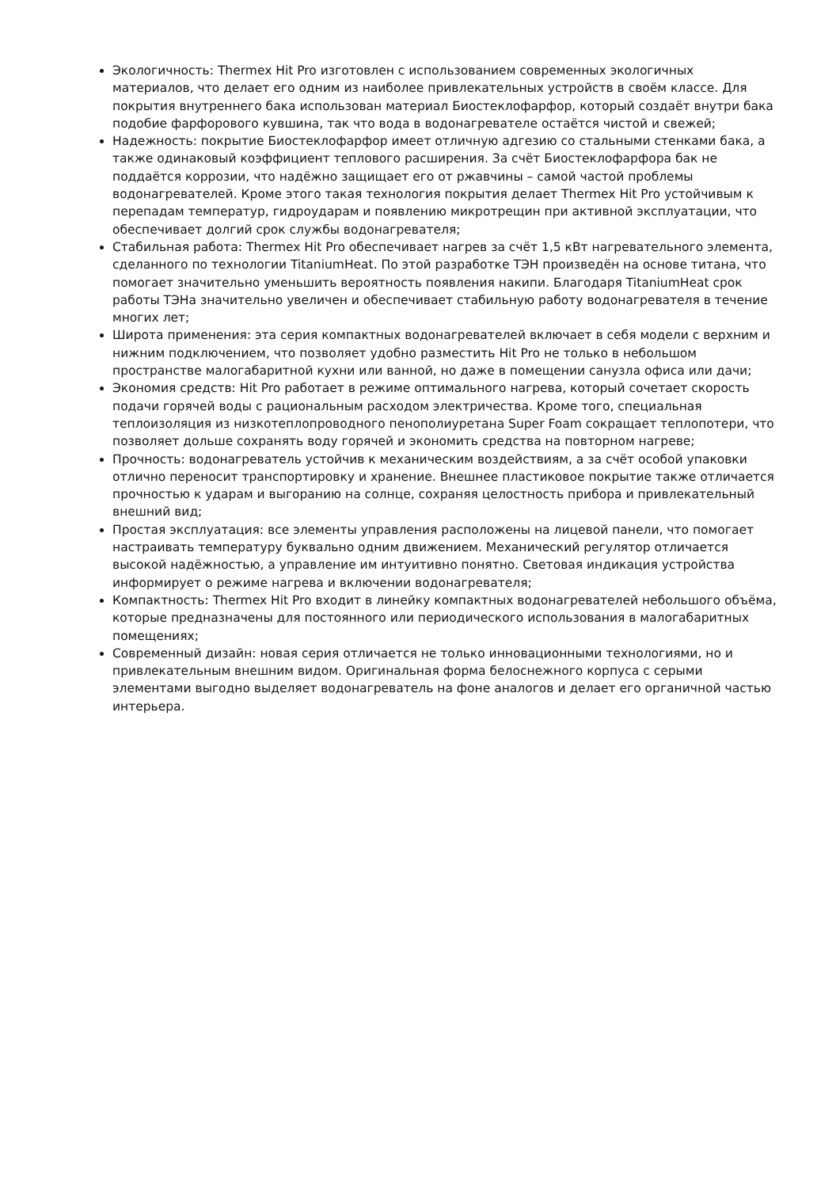Экологичность: Thermex Hit Pro изготовлен с использованием современных экологичных материалов, что делает его одним из наиболее привлекательных устройств в своём классе. Для покрытия внутреннего бака использован материал Биостеклофарфор, который создаёт внутри бака подобие фарфорового кувшина, так что вода в водонагревателе остаётся чистой и свежей;
Надежность: покрытие Биостеклофарфор имеет отличную адгезию со стальными стенками бака, а также одинаковый коэффициент теплового расширения. За счёт Биостеклофарфора бак не поддаётся коррозии, что надёжно защищает его от ржавчины – самой частой проблемы водонагревателей. Кроме этого такая технология покрытия делает Thermex Hit Pro устойчивым к перепадам температур, гидроударам и появлению микротрещин при активной эксплуатации, что обеспечивает долгий срок службы водонагревателя;
Стабильная работа: Thermex Hit Pro обеспечивает нагрев за счёт 1,5 кВт нагревательного элемента, сделанного по технологии TitaniumHeat. По этой разработке ТЭН произведён на основе титана, что помогает значительно уменьшить вероятность появления накипи. Благодаря TitaniumHeat срок работы ТЭНа значительно увеличен и обеспечивает стабильную работу водонагревателя в течение многих лет;
Широта применения: эта серия компактных водонагревателей включает в себя модели с верхним и нижним подключением, что позволяет удобно разместить Hit Pro не только в небольшом пространстве малогабаритной кухни или ванной, но даже в помещении санузла офиса или дачи;
Экономия средств: Hit Pro работает в режиме оптимального нагрева, который сочетает скорость подачи горячей воды с рациональным расходом электричества. Кроме того, специальная теплоизоляция из низкотеплопроводного пенополиуретана Super Foam сокращает теплопотери, что позволяет дольше сохранять воду горячей и экономить средства на повторном нагреве;
Прочность: водонагреватель устойчив к механическим воздействиям, а за счёт особой упаковки отлично переносит транспортировку и хранение. Внешнее пластиковое покрытие также отличается прочностью к ударам и выгоранию на солнце, сохраняя целостность прибора и привлекательный внешний вид;
Простая эксплуатация: все элементы управления расположены на лицевой панели, что помогает настраивать температуру буквально одним движением. Механический регулятор отличается высокой надёжностью, а управление им интуитивно понятно. Световая индикация устройства информирует о режиме нагрева и включении водонагревателя;
Компактность: Thermex Hit Pro входит в линейку компактных водонагревателей небольшого объёма, которые предназначены для постоянного или периодического использования в малогабаритных помещениях;
Современный дизайн: новая серия отличается не только инновационными технологиями, но и привлекательным внешним видом. Оригинальная форма белоснежного корпуса с серыми элементами выгодно выделяет водонагреватель на фоне аналогов и делает его органичной частью интерьера.